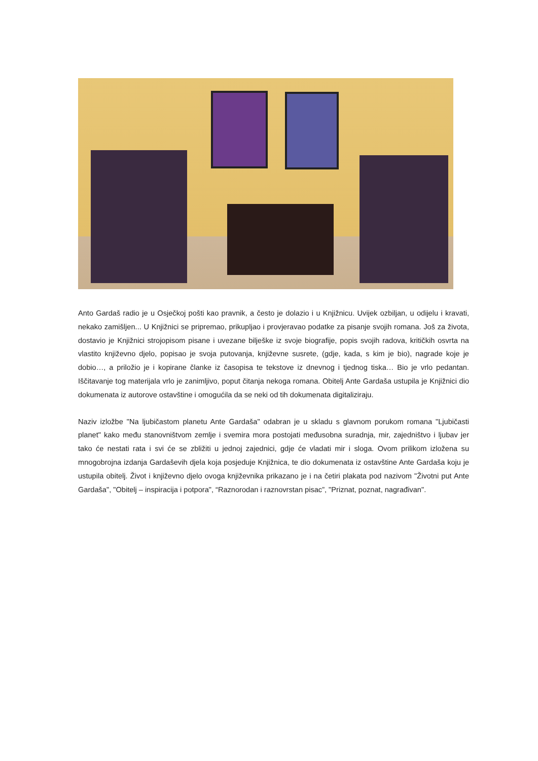Anto Gardaš radio je u Osječkoj pošti kao pravnik, a često je dolazio i u Knjižnicu. Uvijek ozbiljan, u odijelu i kravati, nekako zamišljen... U Knjižnici se pripremao, prikupljao i provjeravao podatke za pisanje svojih romana. Još za života, dostavio je Knjižnici strojopisom pisane i uvezane bilješke iz svoje biografije, popis svojih radova, kritičkih osvrta na vlastito književno djelo, popisao je svoja putovanja, književne susrete, (gdje, kada, s kim je bio), nagrade koje je dobio…, a priložio je i kopirane članke iz časopisa te tekstove iz dnevnog i tjednog tiska… Bio je vrlo pedantan. Iščitavanje tog materijala vrlo je zanimljivo, poput čitanja nekoga romana. Obitelj Ante Gardaša ustupila je Knjižnici dio dokumenata iz autorove ostavštine i omogućila da se neki od tih dokumenata digitaliziraju.
Naziv izložbe "Na ljubičastom planetu Ante Gardaša" odabran je u skladu s glavnom porukom romana "Ljubičasti planet" kako među stanovništvom zemlje i svemira mora postojati međusobna suradnja, mir, zajedništvo i ljubav jer tako će nestati rata i svi će se zbližiti u jednoj zajednici, gdje će vladati mir i sloga. Ovom prilikom izložena su mnogobrojna izdanja Gardaševih djela koja posjeduje Knjižnica, te dio dokumenata iz ostavštine Ante Gardaša koju je ustupila obitelj. Život i književno djelo ovoga književnika prikazano je i na četiri plakata pod nazivom "Životni put Ante Gardaša", "Obitelj – inspiracija i potpora", “Raznorodan i raznovrstan pisac”, "Priznat, poznat, nagrađivan".